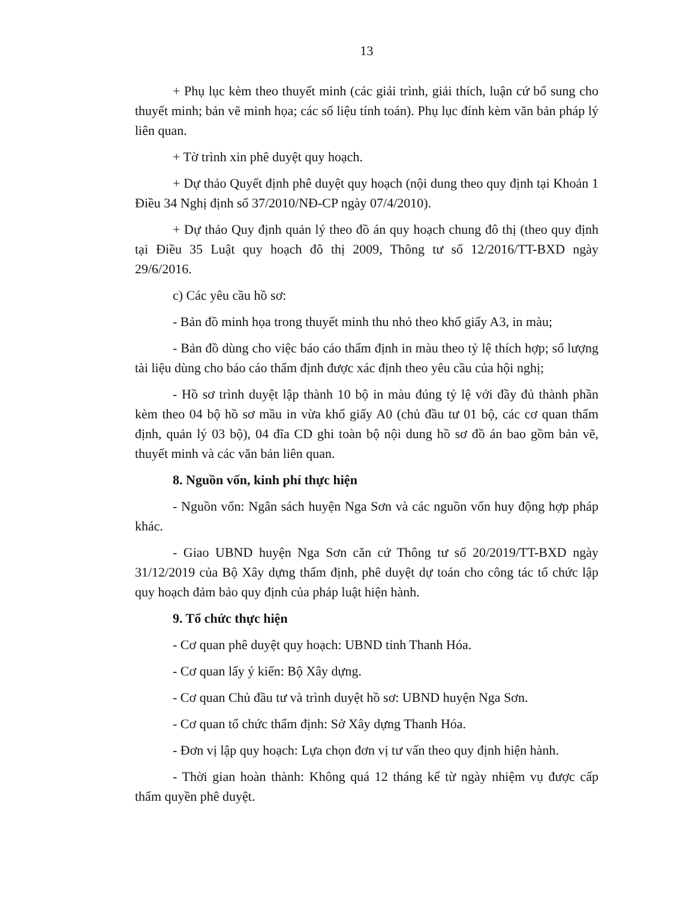13
+ Phụ lục kèm theo thuyết minh (các giải trình, giải thích, luận cứ bổ sung cho thuyết minh; bản vẽ minh họa; các số liệu tính toán). Phụ lục đính kèm văn bản pháp lý liên quan.
+ Tờ trình xin phê duyệt quy hoạch.
+ Dự thảo Quyết định phê duyệt quy hoạch (nội dung theo quy định tại Khoản 1 Điều 34 Nghị định số 37/2010/NĐ-CP ngày 07/4/2010).
+ Dự thảo Quy định quản lý theo đồ án quy hoạch chung đô thị (theo quy định tại Điều 35 Luật quy hoạch đô thị 2009, Thông tư số 12/2016/TT-BXD ngày 29/6/2016.
c) Các yêu cầu hồ sơ:
- Bản đồ minh họa trong thuyết minh thu nhỏ theo khổ giấy A3, in màu;
- Bản đồ dùng cho việc báo cáo thẩm định in màu theo tỷ lệ thích hợp; số lượng tài liệu dùng cho báo cáo thẩm định được xác định theo yêu cầu của hội nghị;
- Hồ sơ trình duyệt lập thành 10 bộ in màu đúng tỷ lệ với đầy đủ thành phần kèm theo 04 bộ hồ sơ mầu in vừa khổ giấy A0 (chủ đầu tư 01 bộ, các cơ quan thẩm định, quản lý 03 bộ), 04 đĩa CD ghi toàn bộ nội dung hồ sơ đồ án bao gồm bản vẽ, thuyết minh và các văn bản liên quan.
8. Nguồn vốn, kinh phí thực hiện
- Nguồn vốn: Ngân sách huyện Nga Sơn và các nguồn vốn huy động hợp pháp khác.
- Giao UBND huyện Nga Sơn căn cứ Thông tư số 20/2019/TT-BXD ngày 31/12/2019 của Bộ Xây dựng thẩm định, phê duyệt dự toán cho công tác tổ chức lập quy hoạch đảm bảo quy định của pháp luật hiện hành.
9. Tổ chức thực hiện
- Cơ quan phê duyệt quy hoạch: UBND tỉnh Thanh Hóa.
- Cơ quan lấy ý kiến: Bộ Xây dựng.
- Cơ quan Chủ đầu tư và trình duyệt hồ sơ: UBND huyện Nga Sơn.
- Cơ quan tổ chức thẩm định: Sở Xây dựng Thanh Hóa.
- Đơn vị lập quy hoạch: Lựa chọn đơn vị tư vấn theo quy định hiện hành.
- Thời gian hoàn thành: Không quá 12 tháng kể từ ngày nhiệm vụ được cấp thẩm quyền phê duyệt.